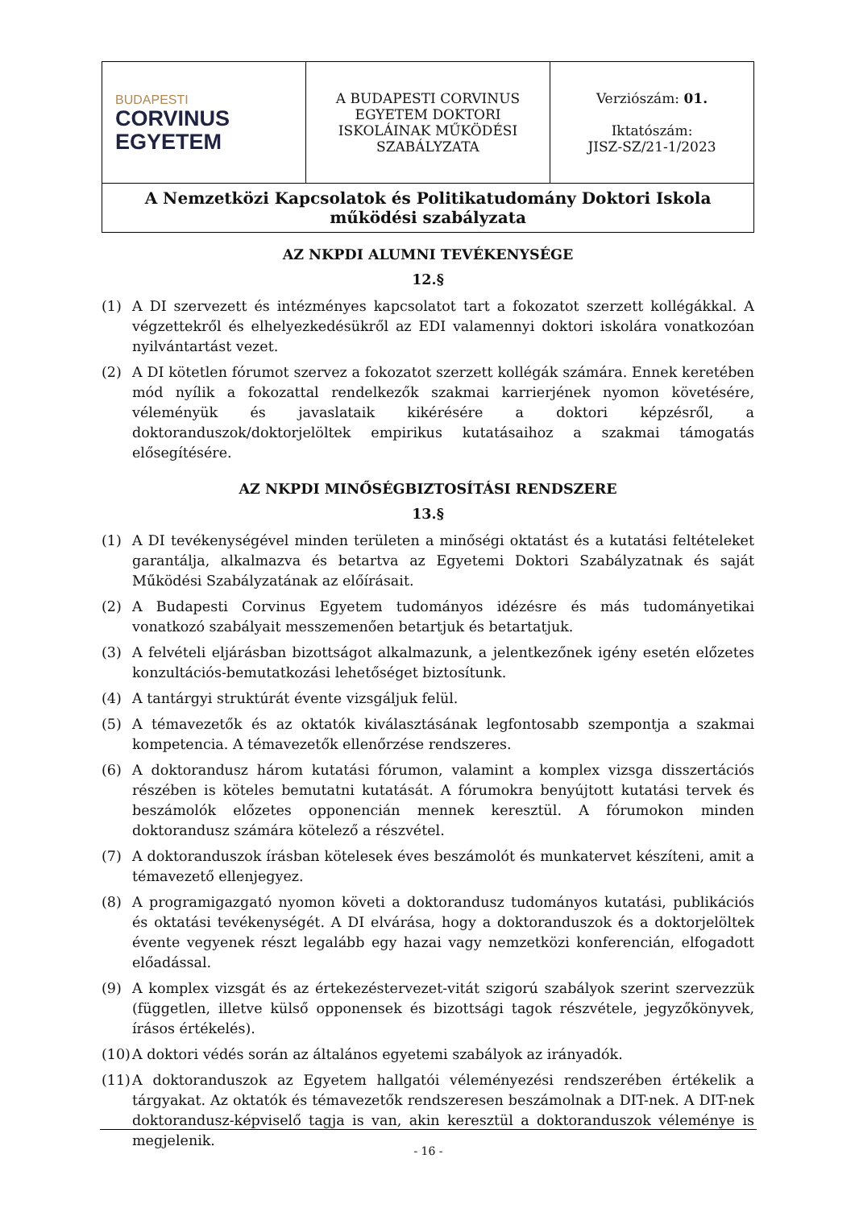| BUDAPESTI CORVINUS EGYETEM | A BUDAPESTI CORVINUS EGYETEM DOKTORI ISKOLÁINAK MŰKÖDÉSI SZABÁLYZATA | Verziószám: 01. Iktatószám: JISZ-SZ/21-1/2023 |
| A Nemzetközi Kapcsolatok és Politikatudomány Doktori Iskola működési szabályzata | | |
AZ NKPDI ALUMNI TEVÉKENYSÉGE
12.§
(1) A DI szervezett és intézményes kapcsolatot tart a fokozatot szerzett kollégákkal. A végzettekről és elhelyezkedésükről az EDI valamennyi doktori iskolára vonatkozóan nyilvántartást vezet.
(2) A DI kötetlen fórumot szervez a fokozatot szerzett kollégák számára. Ennek keretében mód nyílik a fokozattal rendelkezők szakmai karrierjének nyomon követésére, véleményük és javaslataik kikérésére a doktori képzésről, a doktoranduszok/doktorjelöltek empirikus kutatásaihoz a szakmai támogatás elősegítésére.
AZ NKPDI MINŐSÉGBIZTOSÍTÁSI RENDSZERE
13.§
(1) A DI tevékenységével minden területen a minőségi oktatást és a kutatási feltételeket garantálja, alkalmazva és betartva az Egyetemi Doktori Szabályzatnak és saját Működési Szabályzatának az előírásait.
(2) A Budapesti Corvinus Egyetem tudományos idézésre és más tudományetikai vonatkozó szabályait messzemenően betartjuk és betartatjuk.
(3) A felvételi eljárásban bizottságot alkalmazunk, a jelentkezőnek igény esetén előzetes konzultációs-bemutatkozási lehetőséget biztosítunk.
(4) A tantárgyi struktúrát évente vizsgáljuk felül.
(5) A témavezetők és az oktatók kiválasztásának legfontosabb szempontja a szakmai kompetencia. A témavezetők ellenőrzése rendszeres.
(6) A doktorandusz három kutatási fórumon, valamint a komplex vizsga disszertációs részében is köteles bemutatni kutatását. A fórumokra benyújtott kutatási tervek és beszámolók előzetes opponencián mennek keresztül. A fórumokon minden doktorandusz számára kötelező a részvétel.
(7) A doktoranduszok írásban kötelesek éves beszámolót és munkatervet készíteni, amit a témavezető ellenjegyez.
(8) A programigazgató nyomon követi a doktorandusz tudományos kutatási, publikációs és oktatási tevékenységét. A DI elvárása, hogy a doktoranduszok és a doktorjelöltek évente vegyenek részt legalább egy hazai vagy nemzetközi konferencián, elfogadott előadással.
(9) A komplex vizsgát és az értekezéstervezet-vitát szigorú szabályok szerint szervezzük (független, illetve külső opponensek és bizottsági tagok részvétele, jegyzőkönyvek, írásos értékelés).
(10) A doktori védés során az általános egyetemi szabályok az irányadók.
(11) A doktoranduszok az Egyetem hallgatói véleményezési rendszerében értékelik a tárgyakat. Az oktatók és témavezetők rendszeresen beszámolnak a DIT-nek. A DIT-nek doktorandusz-képviselő tagja is van, akin keresztül a doktoranduszok véleménye is megjelenik.
- 16 -